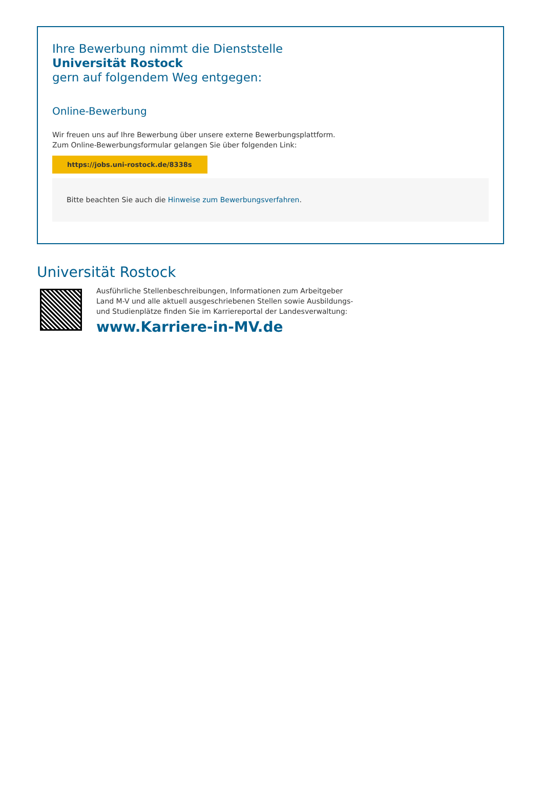Ihre Bewerbung nimmt die Dienststelle
Universität Rostock
gern auf folgendem Weg entgegen:
Online-Bewerbung
Wir freuen uns auf Ihre Bewerbung über unsere externe Bewerbungsplattform.
Zum Online-Bewerbungsformular gelangen Sie über folgenden Link:
https://jobs.uni-rostock.de/8338s
Bitte beachten Sie auch die Hinweise zum Bewerbungsverfahren.
Universität Rostock
Ausführliche Stellenbeschreibungen, Informationen zum Arbeitgeber
Land M-V und alle aktuell ausgeschriebenen Stellen sowie Ausbildungs-
und Studienplätze finden Sie im Karriereportal der Landesverwaltung:
www.Karriere-in-MV.de